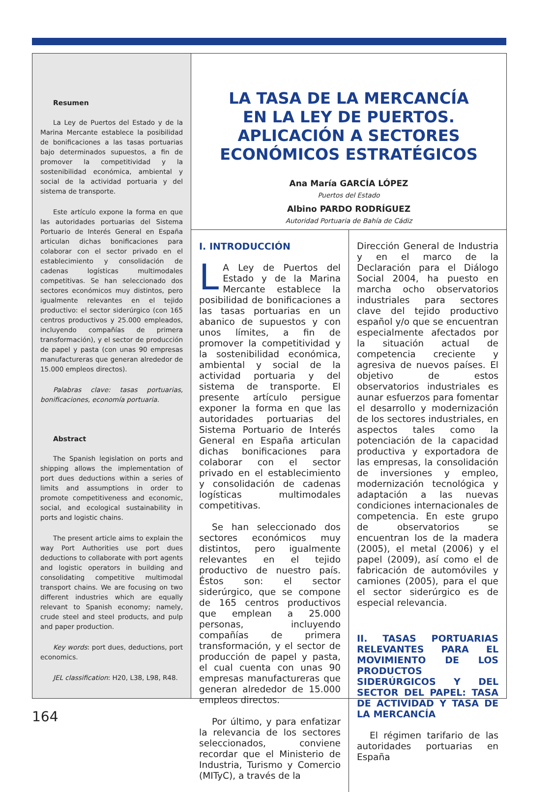Resumen
La Ley de Puertos del Estado y de la Marina Mercante establece la posibilidad de bonificaciones a las tasas portuarias bajo determinados supuestos, a fin de promover la competitividad y la sostenibilidad económica, ambiental y social de la actividad portuaria y del sistema de transporte.
Este artículo expone la forma en que las autoridades portuarias del Sistema Portuario de Interés General en España articulan dichas bonificaciones para colaborar con el sector privado en el establecimiento y consolidación de cadenas logísticas multimodales competitivas. Se han seleccionado dos sectores económicos muy distintos, pero igualmente relevantes en el tejido productivo: el sector siderúrgico (con 165 centros productivos y 25.000 empleados, incluyendo compañías de primera transformación), y el sector de producción de papel y pasta (con unas 90 empresas manufactureras que generan alrededor de 15.000 empleos directos).
Palabras clave: tasas portuarias, bonificaciones, economía portuaria.
Abstract
The Spanish legislation on ports and shipping allows the implementation of port dues deductions within a series of limits and assumptions in order to promote competitiveness and economic, social, and ecological sustainability in ports and logistic chains.
The present article aims to explain the way Port Authorities use port dues deductions to collaborate with port agents and logistic operators in building and consolidating competitive multimodal transport chains. We are focusing on two different industries which are equally relevant to Spanish economy; namely, crude steel and steel products, and pulp and paper production.
Key words: port dues, deductions, port economics.
JEL classification: H20, L38, L98, R48.
LA TASA DE LA MERCANCÍA
EN LA LEY DE PUERTOS.
APLICACIÓN A SECTORES
ECONÓMICOS ESTRATÉGICOS
Ana María GARCÍA LÓPEZ
Puertos del Estado
Albino PARDO RODRÍGUEZ
Autoridad Portuaria de Bahía de Cádiz
I. INTRODUCCIÓN
LA Ley de Puertos del Estado y de la Marina Mercante establece la posibilidad de bonificaciones a las tasas portuarias en un abanico de supuestos y con unos límites, a fin de promover la competitividad y la sostenibilidad económica, ambiental y social de la actividad portuaria y del sistema de transporte. El presente artículo persigue exponer la forma en que las autoridades portuarias del Sistema Portuario de Interés General en España articulan dichas bonificaciones para colaborar con el sector privado en el establecimiento y consolidación de cadenas logísticas multimodales competitivas.
Se han seleccionado dos sectores económicos muy distintos, pero igualmente relevantes en el tejido productivo de nuestro país. Éstos son: el sector siderúrgico, que se compone de 165 centros productivos que emplean a 25.000 personas, incluyendo compañías de primera transformación, y el sector de producción de papel y pasta, el cual cuenta con unas 90 empresas manufactureras que generan alrededor de 15.000 empleos directos.
Por último, y para enfatizar la relevancia de los sectores seleccionados, conviene recordar que el Ministerio de Industria, Turismo y Comercio (MITyC), a través de la
Dirección General de Industria y en el marco de la Declaración para el Diálogo Social 2004, ha puesto en marcha ocho observatorios industriales para sectores clave del tejido productivo español y/o que se encuentran especialmente afectados por la situación actual de competencia creciente y agresiva de nuevos países. El objetivo de estos observatorios industriales es aunar esfuerzos para fomentar el desarrollo y modernización de los sectores industriales, en aspectos tales como la potenciación de la capacidad productiva y exportadora de las empresas, la consolidación de inversiones y empleo, modernización tecnológica y adaptación a las nuevas condiciones internacionales de competencia. En este grupo de observatorios se encuentran los de la madera (2005), el metal (2006) y el papel (2009), así como el de fabricación de automóviles y camiones (2005), para el que el sector siderúrgico es de especial relevancia.
II. TASAS PORTUARIAS RELEVANTES PARA EL MOVIMIENTO DE LOS PRODUCTOS SIDERÚRGICOS Y DEL SECTOR DEL PAPEL: TASA DE ACTIVIDAD Y TASA DE LA MERCANCÍA
El régimen tarifario de las autoridades portuarias en España
164